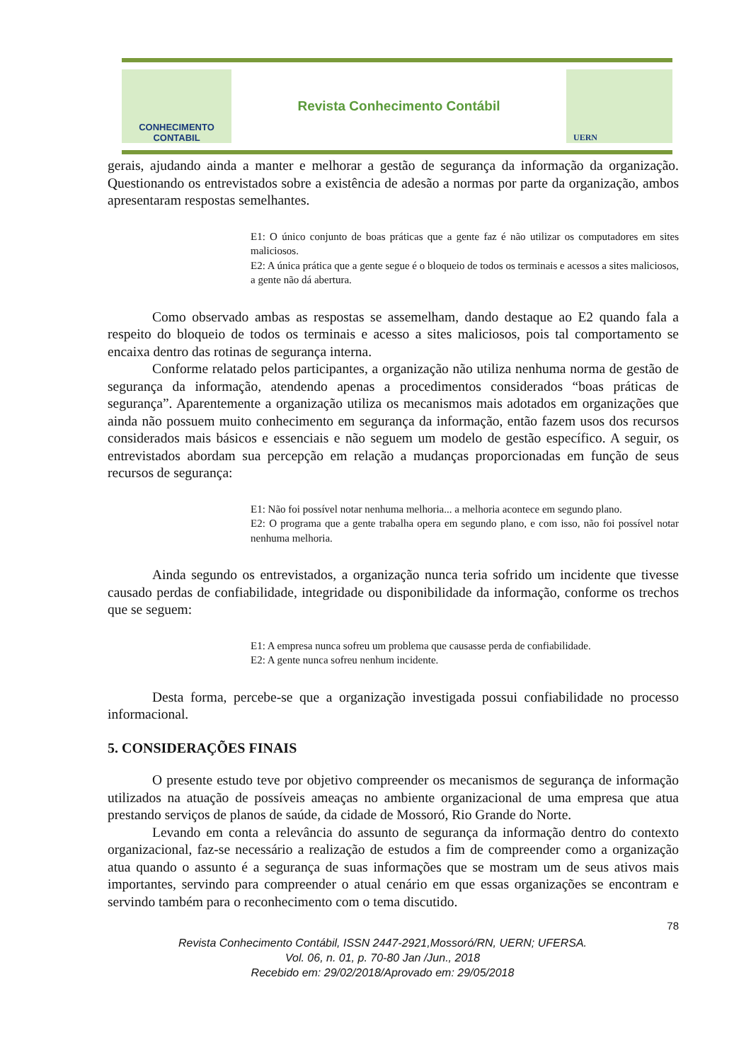CONHECIMENTO
CONTABIL
Revista Conhecimento Contábil
UERN
gerais, ajudando ainda a manter e melhorar a gestão de segurança da informação da organização. Questionando os entrevistados sobre a existência de adesão a normas por parte da organização, ambos apresentaram respostas semelhantes.
E1: O único conjunto de boas práticas que a gente faz é não utilizar os computadores em sites maliciosos.
E2: A única prática que a gente segue é o bloqueio de todos os terminais e acessos a sites maliciosos, a gente não dá abertura.
Como observado ambas as respostas se assemelham, dando destaque ao E2 quando fala a respeito do bloqueio de todos os terminais e acesso a sites maliciosos, pois tal comportamento se encaixa dentro das rotinas de segurança interna.
Conforme relatado pelos participantes, a organização não utiliza nenhuma norma de gestão de segurança da informação, atendendo apenas a procedimentos considerados “boas práticas de segurança”. Aparentemente a organização utiliza os mecanismos mais adotados em organizações que ainda não possuem muito conhecimento em segurança da informação, então fazem usos dos recursos considerados mais básicos e essenciais e não seguem um modelo de gestão específico. A seguir, os entrevistados abordam sua percepção em relação a mudanças proporcionadas em função de seus recursos de segurança:
E1: Não foi possível notar nenhuma melhoria... a melhoria acontece em segundo plano.
E2: O programa que a gente trabalha opera em segundo plano, e com isso, não foi possível notar nenhuma melhoria.
Ainda segundo os entrevistados, a organização nunca teria sofrido um incidente que tivesse causado perdas de confiabilidade, integridade ou disponibilidade da informação, conforme os trechos que se seguem:
E1: A empresa nunca sofreu um problema que causasse perda de confiabilidade.
E2: A gente nunca sofreu nenhum incidente.
Desta forma, percebe-se que a organização investigada possui confiabilidade no processo informacional.
5. CONSIDERAÇÕES FINAIS
O presente estudo teve por objetivo compreender os mecanismos de segurança de informação utilizados na atuação de possíveis ameaças no ambiente organizacional de uma empresa que atua prestando serviços de planos de saúde, da cidade de Mossoró, Rio Grande do Norte.
Levando em conta a relevância do assunto de segurança da informação dentro do contexto organizacional, faz-se necessário a realização de estudos a fim de compreender como a organização atua quando o assunto é a segurança de suas informações que se mostram um de seus ativos mais importantes, servindo para compreender o atual cenário em que essas organizações se encontram e servindo também para o reconhecimento com o tema discutido.
78
Revista Conhecimento Contábil, ISSN 2447-2921,Mossoró/RN, UERN; UFERSA.
Vol. 06, n. 01, p. 70-80 Jan /Jun., 2018
Recebido em: 29/02/2018/Aprovado em: 29/05/2018